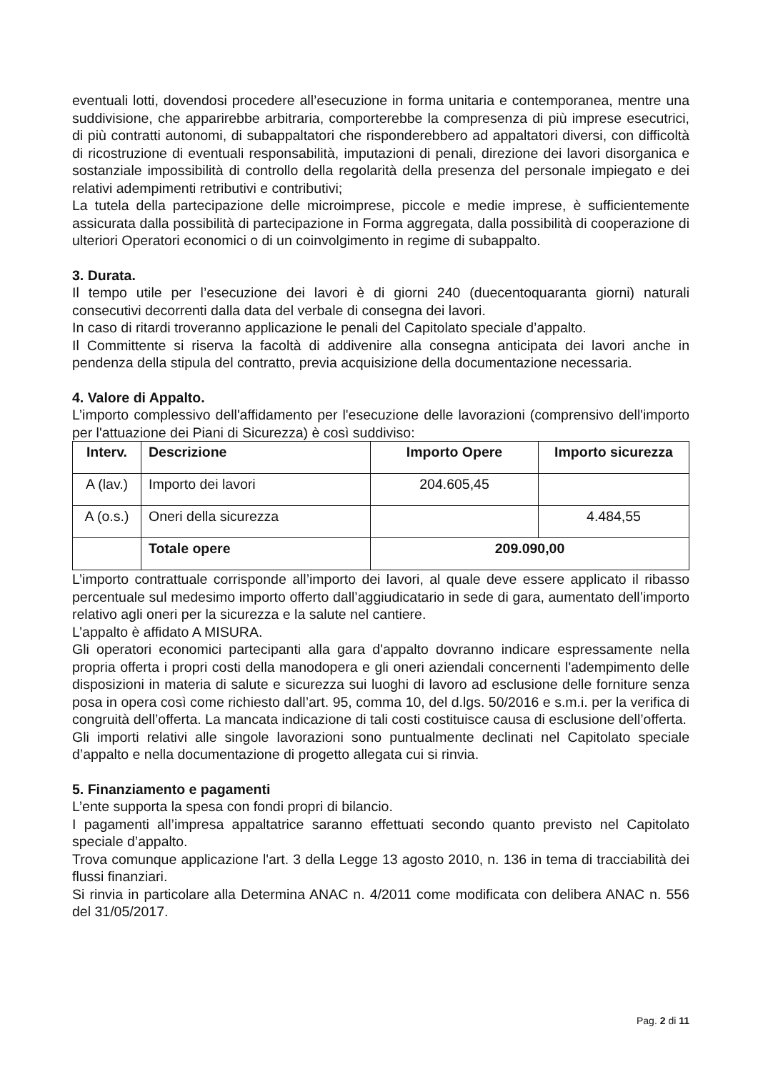eventuali lotti, dovendosi procedere all’esecuzione in forma unitaria e contemporanea, mentre una suddivisione, che apparirebbe arbitraria, comporterebbe la compresenza di più imprese esecutrici, di più contratti autonomi, di subappaltatori che risponderebbero ad appaltatori diversi, con difficoltà di ricostruzione di eventuali responsabilità, imputazioni di penali, direzione dei lavori disorganica e sostanziale impossibilità di controllo della regolarità della presenza del personale impiegato e dei relativi adempimenti retributivi e contributivi;
La tutela della partecipazione delle microimprese, piccole e medie imprese, è sufficientemente assicurata dalla possibilità di partecipazione in Forma aggregata, dalla possibilità di cooperazione di ulteriori Operatori economici o di un coinvolgimento in regime di subappalto.
3. Durata.
Il tempo utile per l’esecuzione dei lavori è di giorni 240 (duecentoquaranta giorni) naturali consecutivi decorrenti dalla data del verbale di consegna dei lavori.
In caso di ritardi troveranno applicazione le penali del Capitolato speciale d’appalto.
Il Committente si riserva la facoltà di addivenire alla consegna anticipata dei lavori anche in pendenza della stipula del contratto, previa acquisizione della documentazione necessaria.
4. Valore di Appalto.
L’importo complessivo dell'affidamento per l'esecuzione delle lavorazioni (comprensivo dell'importo per l'attuazione dei Piani di Sicurezza) è così suddiviso:
| Interv. | Descrizione | Importo Opere | Importo sicurezza |
| --- | --- | --- | --- |
| A (lav.) | Importo dei lavori | 204.605,45 | |
| A (o.s.) | Oneri della sicurezza | | 4.484,55 |
| | Totale opere | 209.090,00 | |
L’importo contrattuale corrisponde all’importo dei lavori, al quale deve essere applicato il ribasso percentuale sul medesimo importo offerto dall’aggiudicatario in sede di gara, aumentato dell’importo relativo agli oneri per la sicurezza e la salute nel cantiere.
L’appalto è affidato A MISURA.
Gli operatori economici partecipanti alla gara d'appalto dovranno indicare espressamente nella propria offerta i propri costi della manodopera e gli oneri aziendali concernenti l'adempimento delle disposizioni in materia di salute e sicurezza sui luoghi di lavoro ad esclusione delle forniture senza posa in opera così come richiesto dall’art. 95, comma 10, del d.lgs. 50/2016 e s.m.i. per la verifica di congruità dell’offerta. La mancata indicazione di tali costi costituisce causa di esclusione dell’offerta.
Gli importi relativi alle singole lavorazioni sono puntualmente declinati nel Capitolato speciale d’appalto e nella documentazione di progetto allegata cui si rinvia.
5. Finanziamento e pagamenti
L’ente supporta la spesa con fondi propri di bilancio.
I pagamenti all’impresa appaltatrice saranno effettuati secondo quanto previsto nel Capitolato speciale d’appalto.
Trova comunque applicazione l'art. 3 della Legge 13 agosto 2010, n. 136 in tema di tracciabilità dei flussi finanziari.
Si rinvia in particolare alla Determina ANAC n. 4/2011 come modificata con delibera ANAC n. 556 del 31/05/2017.
Pag. 2 di 11